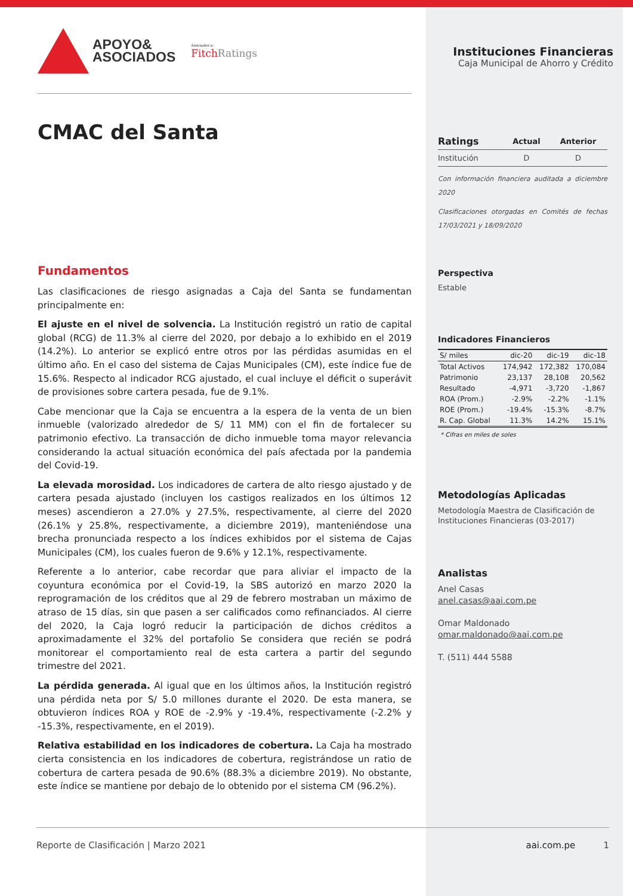APOYO&
ASOCIADOS
Asociados a:
FitchRatings
CMAC del Santa
Fundamentos
Las clasificaciones de riesgo asignadas a Caja del Santa se fundamentan principalmente en:
El ajuste en el nivel de solvencia. La Institución registró un ratio de capital global (RCG) de 11.3% al cierre del 2020, por debajo a lo exhibido en el 2019 (14.2%). Lo anterior se explicó entre otros por las pérdidas asumidas en el último año. En el caso del sistema de Cajas Municipales (CM), este índice fue de 15.6%. Respecto al indicador RCG ajustado, el cual incluye el déficit o superávit de provisiones sobre cartera pesada, fue de 9.1%.
Cabe mencionar que la Caja se encuentra a la espera de la venta de un bien inmueble (valorizado alrededor de S/ 11 MM) con el fin de fortalecer su patrimonio efectivo. La transacción de dicho inmueble toma mayor relevancia considerando la actual situación económica del país afectada por la pandemia del Covid-19.
La elevada morosidad. Los indicadores de cartera de alto riesgo ajustado y de cartera pesada ajustado (incluyen los castigos realizados en los últimos 12 meses) ascendieron a 27.0% y 27.5%, respectivamente, al cierre del 2020 (26.1% y 25.8%, respectivamente, a diciembre 2019), manteniéndose una brecha pronunciada respecto a los índices exhibidos por el sistema de Cajas Municipales (CM), los cuales fueron de 9.6% y 12.1%, respectivamente.
Referente a lo anterior, cabe recordar que para aliviar el impacto de la coyuntura económica por el Covid-19, la SBS autorizó en marzo 2020 la reprogramación de los créditos que al 29 de febrero mostraban un máximo de atraso de 15 días, sin que pasen a ser calificados como refinanciados. Al cierre del 2020, la Caja logró reducir la participación de dichos créditos a aproximadamente el 32% del portafolio Se considera que recién se podrá monitorear el comportamiento real de esta cartera a partir del segundo trimestre del 2021.
La pérdida generada. Al igual que en los últimos años, la Institución registró una pérdida neta por S/ 5.0 millones durante el 2020. De esta manera, se obtuvieron índices ROA y ROE de -2.9% y -19.4%, respectivamente (-2.2% y -15.3%, respectivamente, en el 2019).
Relativa estabilidad en los indicadores de cobertura. La Caja ha mostrado cierta consistencia en los indicadores de cobertura, registrándose un ratio de cobertura de cartera pesada de 90.6% (88.3% a diciembre 2019). No obstante, este índice se mantiene por debajo de lo obtenido por el sistema CM (96.2%).
Instituciones Financieras
Caja Municipal de Ahorro y Crédito
| Ratings | Actual | Anterior |
| --- | --- | --- |
| Institución | D | D |
Con información financiera auditada a diciembre 2020
Clasificaciones otorgadas en Comités de fechas 17/03/2021 y 18/09/2020
Perspectiva
Estable
Indicadores Financieros
| S/ miles | dic-20 | dic-19 | dic-18 |
| --- | --- | --- | --- |
| Total Activos | 174,942 | 172,382 | 170,084 |
| Patrimonio | 23,137 | 28,108 | 20,562 |
| Resultado | -4,971 | -3,720 | -1,867 |
| ROA (Prom.) | -2.9% | -2.2% | -1.1% |
| ROE (Prom.) | -19.4% | -15.3% | -8.7% |
| R. Cap. Global | 11.3% | 14.2% | 15.1% |
* Cifras en miles de soles
Metodologías Aplicadas
Metodología Maestra de Clasificación de Instituciones Financieras (03-2017)
Analistas
Anel Casas
anel.casas@aai.com.pe
Omar Maldonado
omar.maldonado@aai.com.pe
T. (511) 444 5588
Reporte de Clasificación | Marzo 2021 aai.com.pe 1